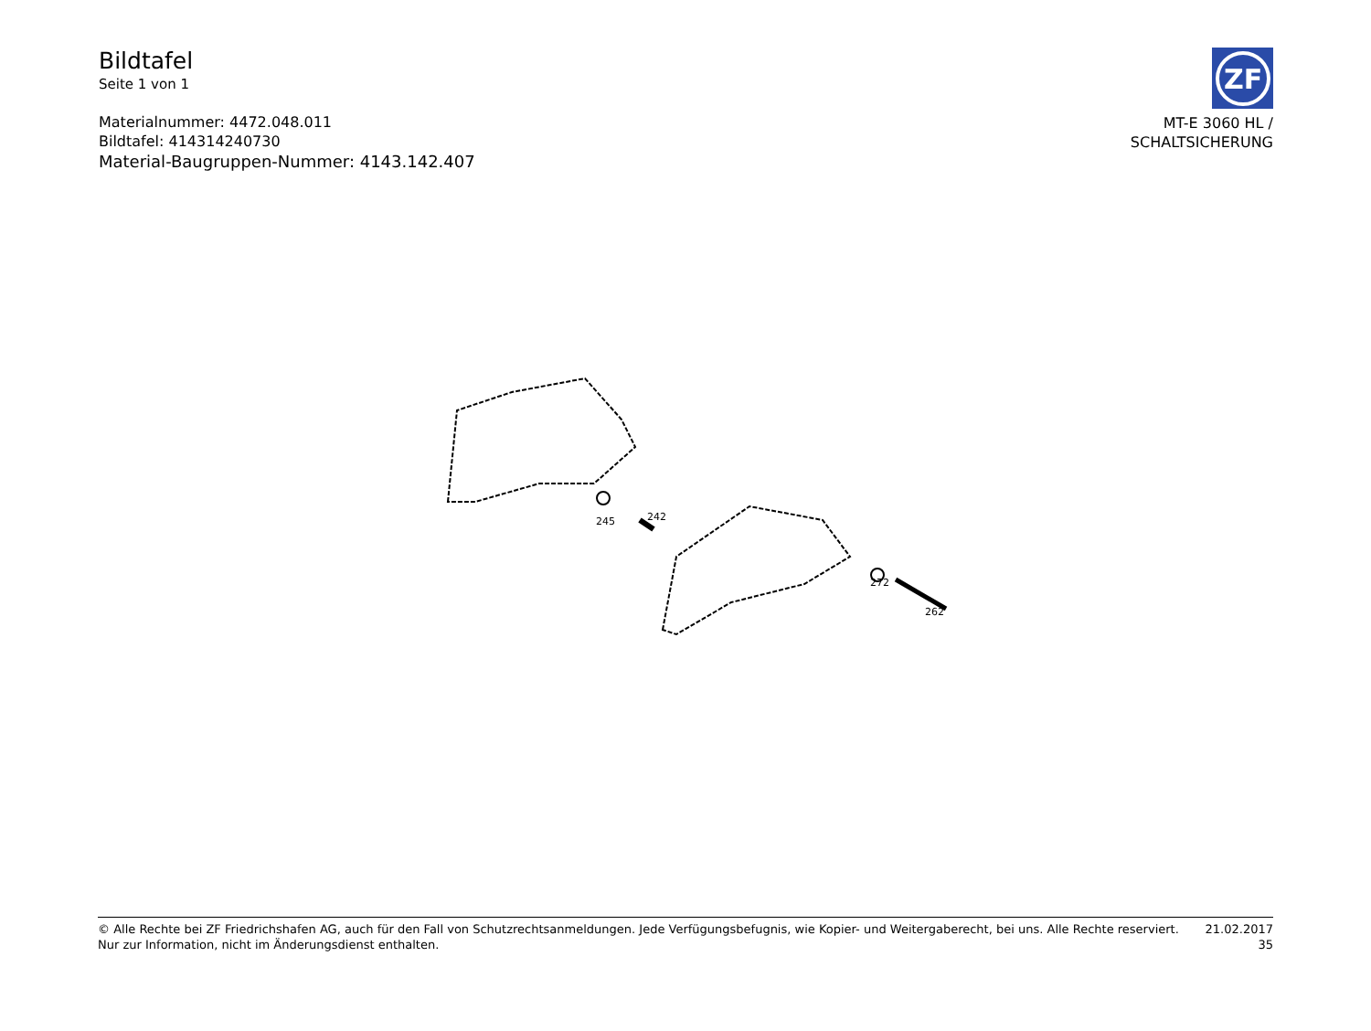Bildtafel
Seite 1 von 1
Materialnummer: 4472.048.011
Bildtafel: 414314240730
Material-Baugruppen-Nummer: 4143.142.407
ZF
MT-E 3060 HL /
SCHALTSICHERUNG
245 242
272
262
© Alle Rechte bei ZF Friedrichshafen AG, auch für den Fall von Schutzrechtsanmeldungen. Jede Verfügungsbefugnis, wie Kopier- und Weitergaberecht, bei uns. Alle Rechte reserviert.
Nur zur Information, nicht im Änderungsdienst enthalten.
21.02.2017
35